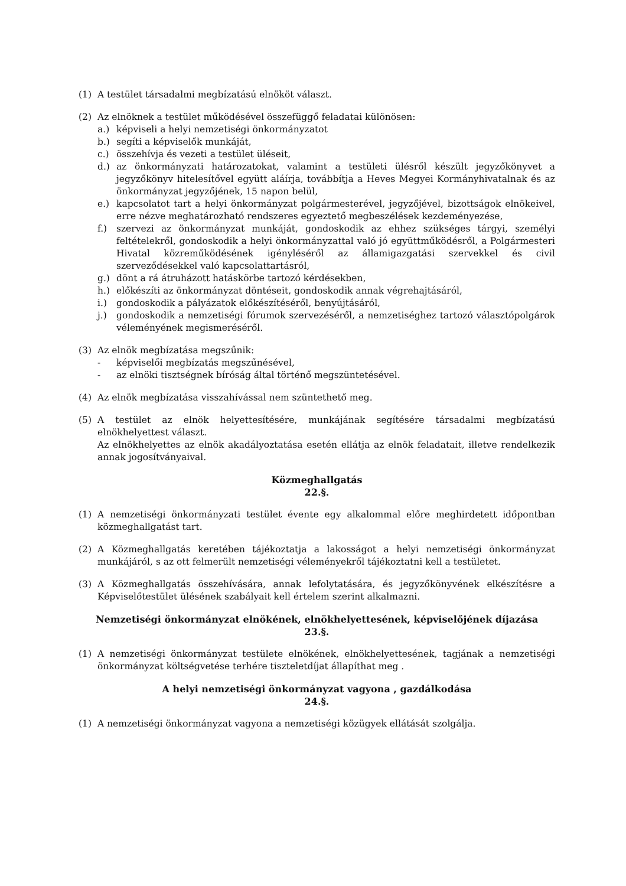(1) A testület társadalmi megbízatású elnököt választ.
(2) Az elnöknek a testület működésével összefüggő feladatai különösen:
a.) képviseli a helyi nemzetiségi önkormányzatot
b.) segíti a képviselők munkáját,
c.) összehívja és vezeti a testület üléseit,
d.) az önkormányzati határozatokat, valamint a testületi ülésről készült jegyzőkönyvet a jegyzőkönyv hitelesítővel együtt aláírja, továbbítja a Heves Megyei Kormányhivatalnak és az önkormányzat jegyzőjének, 15 napon belül,
e.) kapcsolatot tart a helyi önkormányzat polgármesterével, jegyzőjével, bizottságok elnökeivel, erre nézve meghatározható rendszeres egyeztető megbeszélések kezdeményezése,
f.) szervezi az önkormányzat munkáját, gondoskodik az ehhez szükséges tárgyi, személyi feltételekről, gondoskodik a helyi önkormányzattal való jó együttműködésről, a Polgármesteri Hivatal közreműködésének igényléséről az államigazgatási szervekkel és civil szerveződésekkel való kapcsolattartásról,
g.) dönt a rá átruházott hatáskörbe tartozó kérdésekben,
h.) előkészíti az önkormányzat döntéseit, gondoskodik annak végrehajtásáról,
i.) gondoskodik a pályázatok előkészítéséről, benyújtásáról,
j.) gondoskodik a nemzetiségi fórumok szervezéséről, a nemzetiséghez tartozó választópolgárok véleményének megismeréséről.
(3) Az elnök megbízatása megszűnik:
- képviselői megbízatás megszűnésével,
- az elnöki tisztségnek bíróság által történő megszüntetésével.
(4) Az elnök megbízatása visszahívással nem szüntethető meg.
(5) A testület az elnök helyettesítésére, munkájának segítésére társadalmi megbízatású elnökhelyettest választ.
Az elnökhelyettes az elnök akadályoztatása esetén ellátja az elnök feladatait, illetve rendelkezik annak jogosítványaival.
Közmeghallgatás
22.§.
(1) A nemzetiségi önkormányzati testület évente egy alkalommal előre meghirdetett időpontban közmeghallgatást tart.
(2) A Közmeghallgatás keretében tájékoztatja a lakosságot a helyi nemzetiségi önkormányzat munkájáról, s az ott felmerült nemzetiségi véleményekről tájékoztatni kell a testületet.
(3) A Közmeghallgatás összehívására, annak lefolytatására, és jegyzőkönyvének elkészítésre a Képviselőtestület ülésének szabályait kell értelem szerint alkalmazni.
Nemzetiségi önkormányzat elnökének, elnökhelyettesének, képviselőjének díjazása
23.§.
(1) A nemzetiségi önkormányzat testülete elnökének, elnökhelyettesének, tagjának a nemzetiségi önkormányzat költségvetése terhére tiszteletdíjat állapíthat meg .
A helyi nemzetiségi önkormányzat vagyona , gazdálkodása
24.§.
(1) A nemzetiségi önkormányzat vagyona a nemzetiségi közügyek ellátását szolgálja.